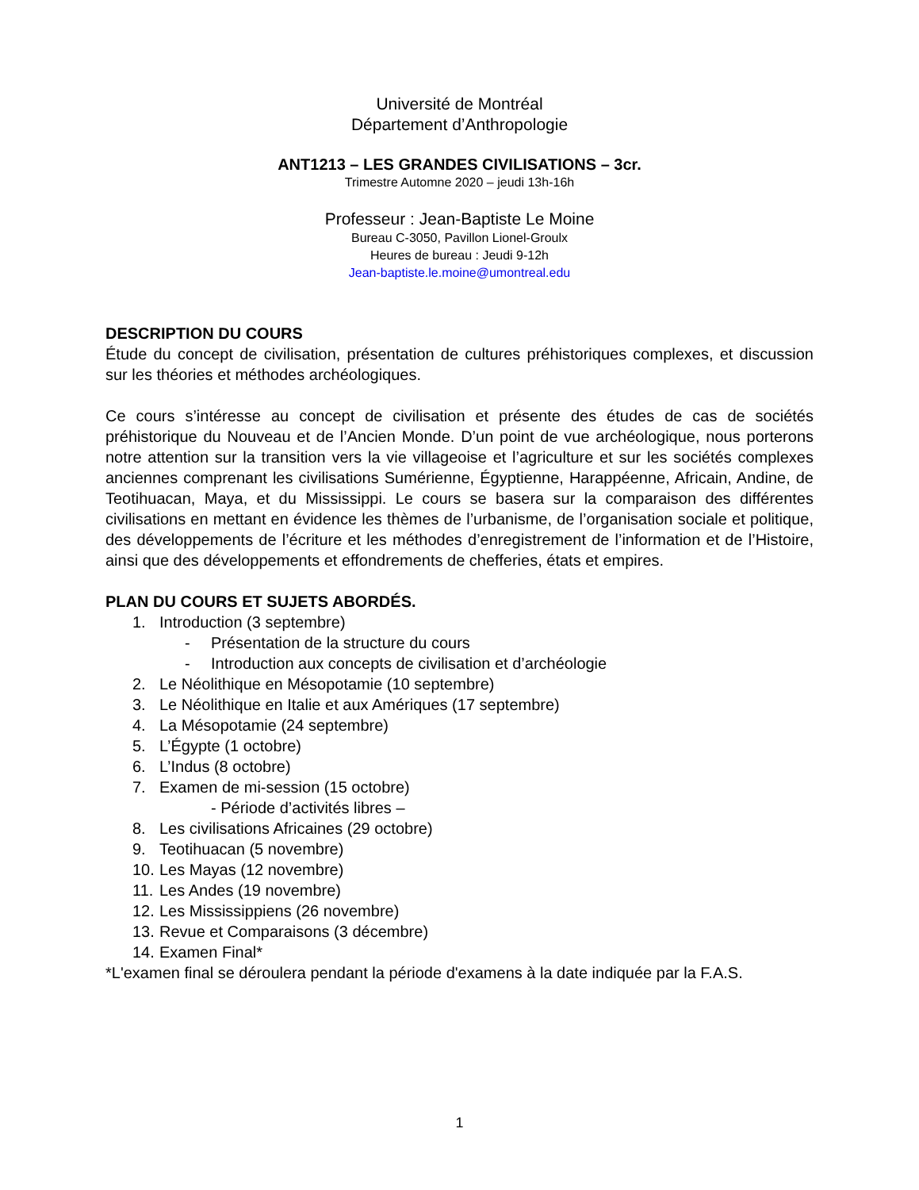Université de Montréal
Département d’Anthropologie
ANT1213 – LES GRANDES CIVILISATIONS – 3cr.
Trimestre Automne 2020 – jeudi 13h-16h
Professeur : Jean-Baptiste Le Moine
Bureau C-3050, Pavillon Lionel-Groulx
Heures de bureau : Jeudi 9-12h
Jean-baptiste.le.moine@umontreal.edu
DESCRIPTION DU COURS
Étude du concept de civilisation, présentation de cultures préhistoriques complexes, et discussion sur les théories et méthodes archéologiques.
Ce cours s’intéresse au concept de civilisation et présente des études de cas de sociétés préhistorique du Nouveau et de l’Ancien Monde. D’un point de vue archéologique, nous porterons notre attention sur la transition vers la vie villageoise et l’agriculture et sur les sociétés complexes anciennes comprenant les civilisations Sumérienne, Égyptienne, Harappéenne, Africain, Andine, de Teotihuacan, Maya, et du Mississippi. Le cours se basera sur la comparaison des différentes civilisations en mettant en évidence les thèmes de l’urbanisme, de l’organisation sociale et politique, des développements de l’écriture et les méthodes d’enregistrement de l’information et de l’Histoire, ainsi que des développements et effondrements de chefferies, états et empires.
PLAN DU COURS ET SUJETS ABORDÉS.
1. Introduction (3 septembre)
- Présentation de la structure du cours
- Introduction aux concepts de civilisation et d’archéologie
2. Le Néolithique en Mésopotamie (10 septembre)
3. Le Néolithique en Italie et aux Amériques (17 septembre)
4. La Mésopotamie (24 septembre)
5. L’Égypte (1 octobre)
6. L’Indus (8 octobre)
7. Examen de mi-session (15 octobre)
- Période d’activités libres –
8. Les civilisations Africaines (29 octobre)
9. Teotihuacan (5 novembre)
10. Les Mayas (12 novembre)
11. Les Andes (19 novembre)
12. Les Mississippiens (26 novembre)
13. Revue et Comparaisons (3 décembre)
14. Examen Final*
*L'examen final se déroulera pendant la période d'examens à la date indiquée par la F.A.S.
1